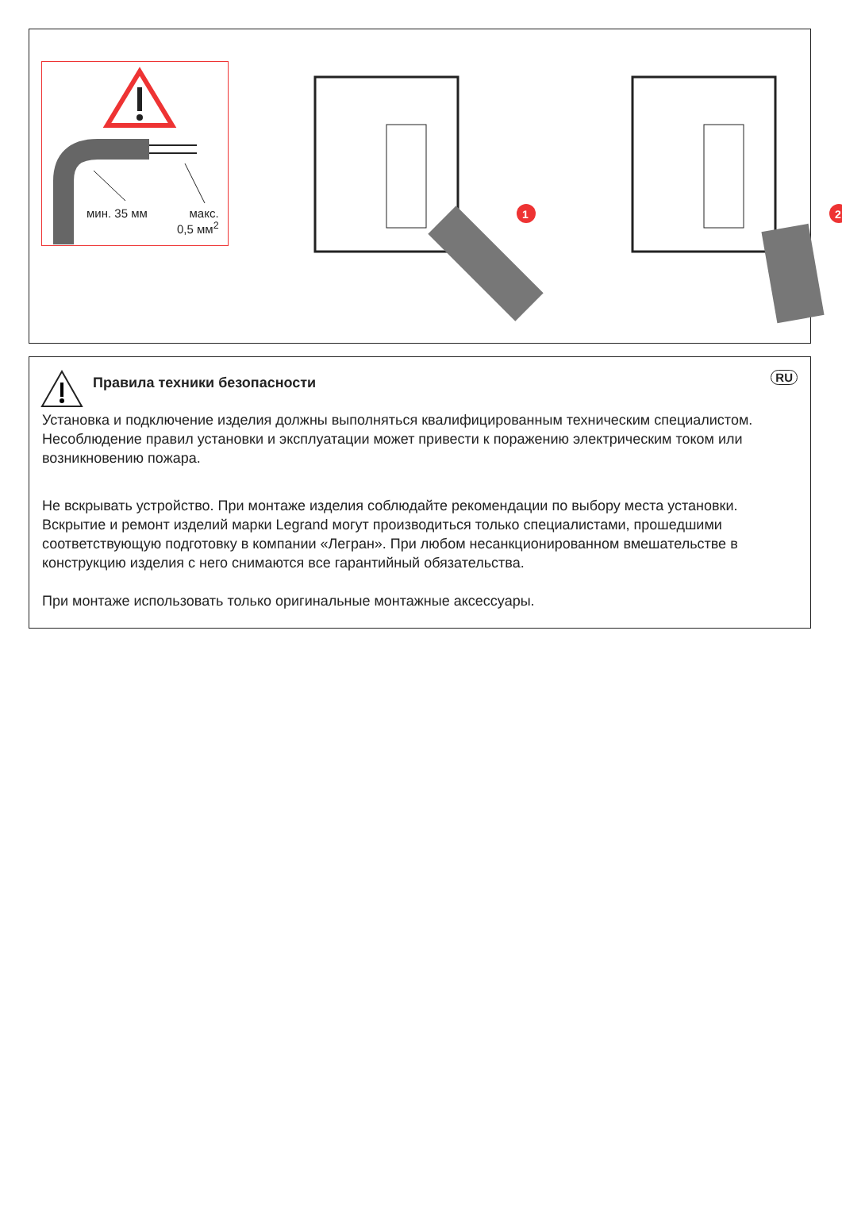мин. 35 мм
макс.
0,5 мм<sup>2</sup>
1
2
RU
Правила техники безопасности
Установка и подключение изделия должны выполняться квалифицированным техническим специалистом. Несоблюдение правил установки и эксплуатации может привести к поражению электрическим током или возникновению пожара.
Не вскрывать устройство. При монтаже изделия соблюдайте рекомендации по выбору места установки. Вскрытие и ремонт изделий марки Legrand могут производиться только специалистами, прошедшими соответствующую подготовку в компании «Легран». При любом несанкционированном вмешательстве в конструкцию изделия с него снимаются все гарантийный обязательства.
При монтаже использовать только оригинальные монтажные аксессуары.